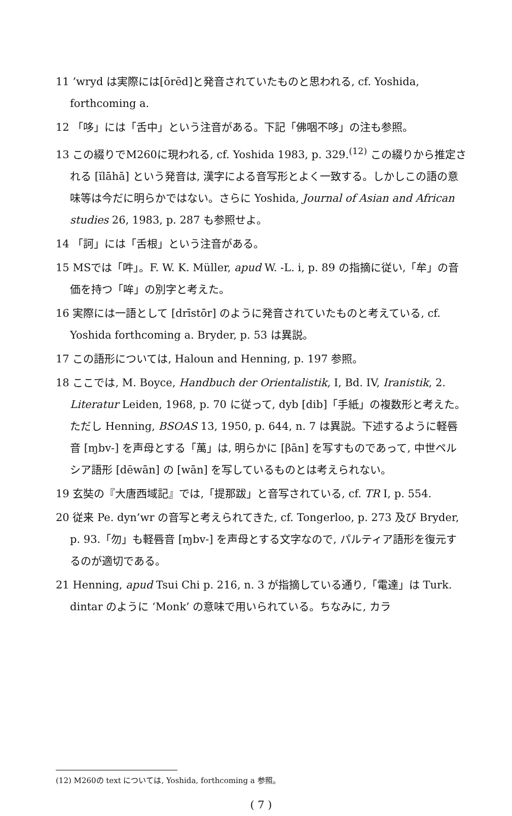11 ’wryd は実際には[ōrēd]と発音されていたものと思われる, cf. Yoshida, forthcoming a.
12 「哆」には「舌中」という注音がある。下記「佛咽不哆」の注も参照。
13 この綴りでM260に現われる, cf. Yoshida 1983, p. 329.<sup>(12)</sup> この綴りから推定される [ĭlāhā] という発音は, 漢字による音写形とよく一致する。しかしこの語の意味等は今だに明らかではない。さらに Yoshida, Journal of Asian and African studies 26, 1983, p. 287 も参照せよ。
14 「訶」には「舌根」という注音がある。
15 MSでは「吽」。F. W. K. Müller, apud W. -L. i, p. 89 の指摘に従い,「牟」の音価を持つ「哞」の別字と考えた。
16 実際には一語として [drīstōr] のように発音されていたものと考えている, cf. Yoshida forthcoming a. Bryder, p. 53 は異説。
17 この語形については, Haloun and Henning, p. 197 参照。
18 ここでは, M. Boyce, Handbuch der Orientalistik, I, Bd. IV, Iranistik, 2. Literatur Leiden, 1968, p. 70 に従って, dyb [dib]「手紙」の複数形と考えた。ただし Henning, BSOAS 13, 1950, p. 644, n. 7 は異説。下述するように軽唇音 [ɱbv-] を声母とする「萬」は, 明らかに [βān] を写すものであって, 中世ペルシア語形 [dēwān] の [wān] を写しているものとは考えられない。
19 玄奘の『大唐西域記』では,「提那跋」と音写されている, cf. TR I, p. 554.
20 従来 Pe. dyn’wr の音写と考えられてきた, cf. Tongerloo, p. 273 及び Bryder, p. 93.「勿」も軽唇音 [ɱbv-] を声母とする文字なので, パルティア語形を復元するのが適切である。
21 Henning, apud Tsui Chi p. 216, n. 3 が指摘している通り,「電達」は Turk. dintar のように ‘Monk’ の意味で用いられている。ちなみに, カラ
(12) M260の text については, Yoshida, forthcoming a 参照。
( 7 )